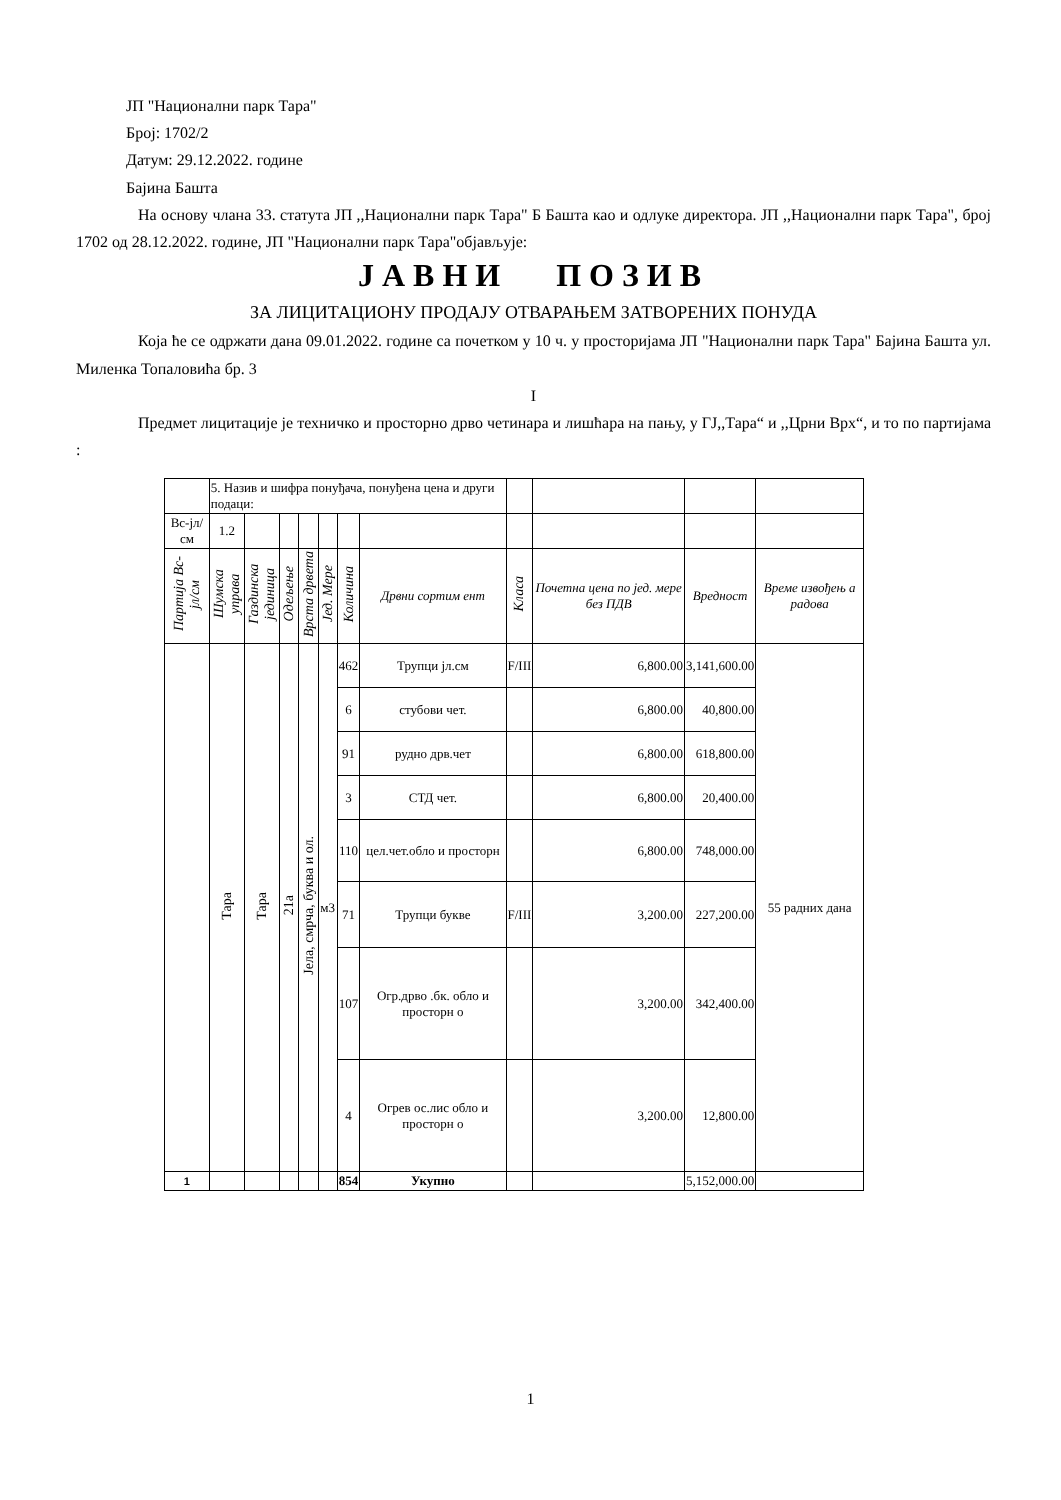ЈП "Национални парк Тара"
Број: 1702/2
Датум: 29.12.2022. године
Бајина Башта
На основу члана 33. статута ЈП ,,Национални парк Тара" Б Башта као и одлуке директора. ЈП ,,Национални парк Тара", број 1702 од 28.12.2022. године, ЈП "Национални парк Тара"објављује:
ЈАВНИ ПОЗИВ
ЗА ЛИЦИТАЦИОНУ ПРОДАЈУ ОТВАРАЊЕМ ЗАТВОРЕНИХ ПОНУДА
Која ће се одржати дана 09.01.2022. године са почетком у 10 ч. у просторијама ЈП "Национални парк Тара" Бајина Башта ул. Миленка Топаловића бр. 3
I
Предмет лицитације је техничко и просторно дрво четинара и лишћара на пању, у ГЈ,,Тара“ и ,,Црни Врх“, и то по партијама :
| | 5. Назив и шифра понуђача, понуђена цена и други подаци: | | | | | | | | | | |
| Вс-јл/см | 1.2 | | | | | | | | | | |
| Партија Вс-јл/см | Шумска управа | Газдинска јединица | Одељење | Врста дрвета | Јед. Мере | Количина | Дрвни сортим ент | Класа | Почетна цена по јед. мере без ПДВ | Вредност | Време извођењ а радова |
| | Тара | Тара | 21а | Јела, смрча, буква и ол. | м3 | 462 | Трупци јл.см | F/III | 6,800.00 | 3,141,600.00 | 55 радних дана |
| | | | | | | 6 | стубови чет. | | 6,800.00 | 40,800.00 | |
| | | | | | | 91 | рудно дрв.чет | | 6,800.00 | 618,800.00 | |
| | | | | | | 3 | СТД чет. | | 6,800.00 | 20,400.00 | |
| | | | | | | 110 | цел.чет.обло и просторн | | 6,800.00 | 748,000.00 | |
| | | | | | | 71 | Трупци букве | F/III | 3,200.00 | 227,200.00 | |
| | | | | | | 107 | Огр.дрво .бк. обло и просторн о | | 3,200.00 | 342,400.00 | |
| | | | | | | 4 | Огрев ос.лис обло и просторн о | | 3,200.00 | 12,800.00 | |
| 1 | | | | | | 854 | Укупно | | | 5,152,000.00 | |
1